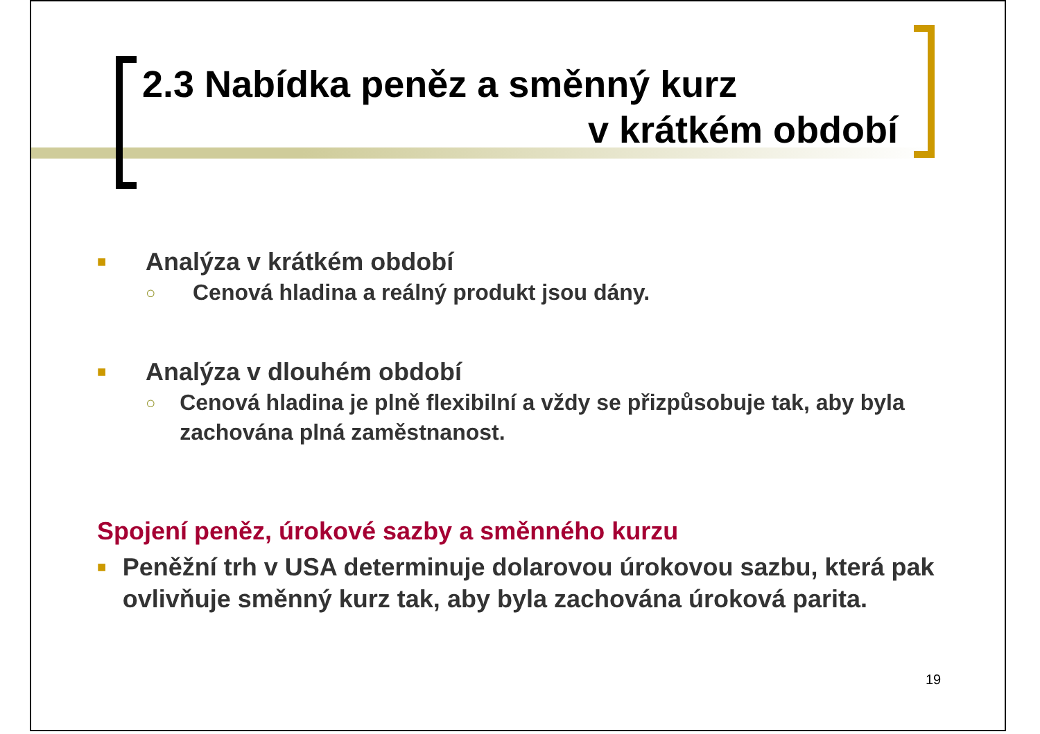2.3 Nabídka peněz a směnný kurz
v krátkém období
■ Analýza v krátkém období
○ Cenová hladina a reálný produkt jsou dány.
■ Analýza v dlouhém období
○ Cenová hladina je plně flexibilní a vždy se přizpůsobuje tak, aby byla zachována plná zaměstnanost.
Spojení peněz, úrokové sazby a směnného kurzu
■ Peněžní trh v USA determinuje dolarovou úrokovou sazbu, která pak ovlivňuje směnný kurz tak, aby byla zachována úroková parita.
19